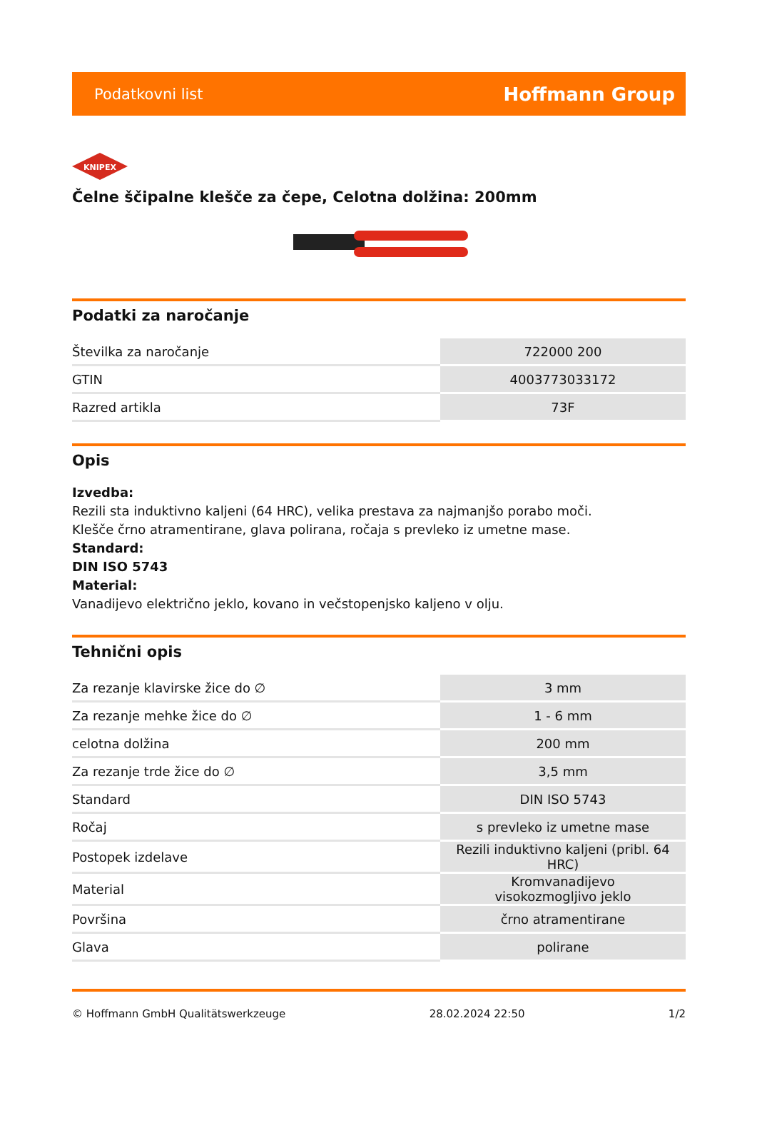Podatkovni list Hoffmann Group
KNIPEX
Čelne ščipalne klešče za čepe, Celotna dolžina: 200mm
Podatki za naročanje
| Številka za naročanje | 722000 200 |
| GTIN | 4003773033172 |
| Razred artikla | 73F |
Opis
Izvedba:
Rezili sta induktivno kaljeni (64 HRC), velika prestava za najmanjšo porabo moči.
Klešče črno atramentirane, glava polirana, ročaja s prevleko iz umetne mase.
Standard:
DIN ISO 5743
Material:
Vanadijevo električno jeklo, kovano in večstopenjsko kaljeno v olju.
Tehnični opis
| Za rezanje klavirske žice do ∅ | 3 mm |
| Za rezanje mehke žice do ∅ | 1 - 6 mm |
| celotna dolžina | 200 mm |
| Za rezanje trde žice do ∅ | 3,5 mm |
| Standard | DIN ISO 5743 |
| Ročaj | s prevleko iz umetne mase |
| Postopek izdelave | Rezili induktivno kaljeni (pribl. 64 HRC) |
| Material | Kromvanadijevo visokozmogljivo jeklo |
| Površina | črno atramentirane |
| Glava | polirane |
© Hoffmann GmbH Qualitätswerkzeuge 28.02.2024 22:50 1/2